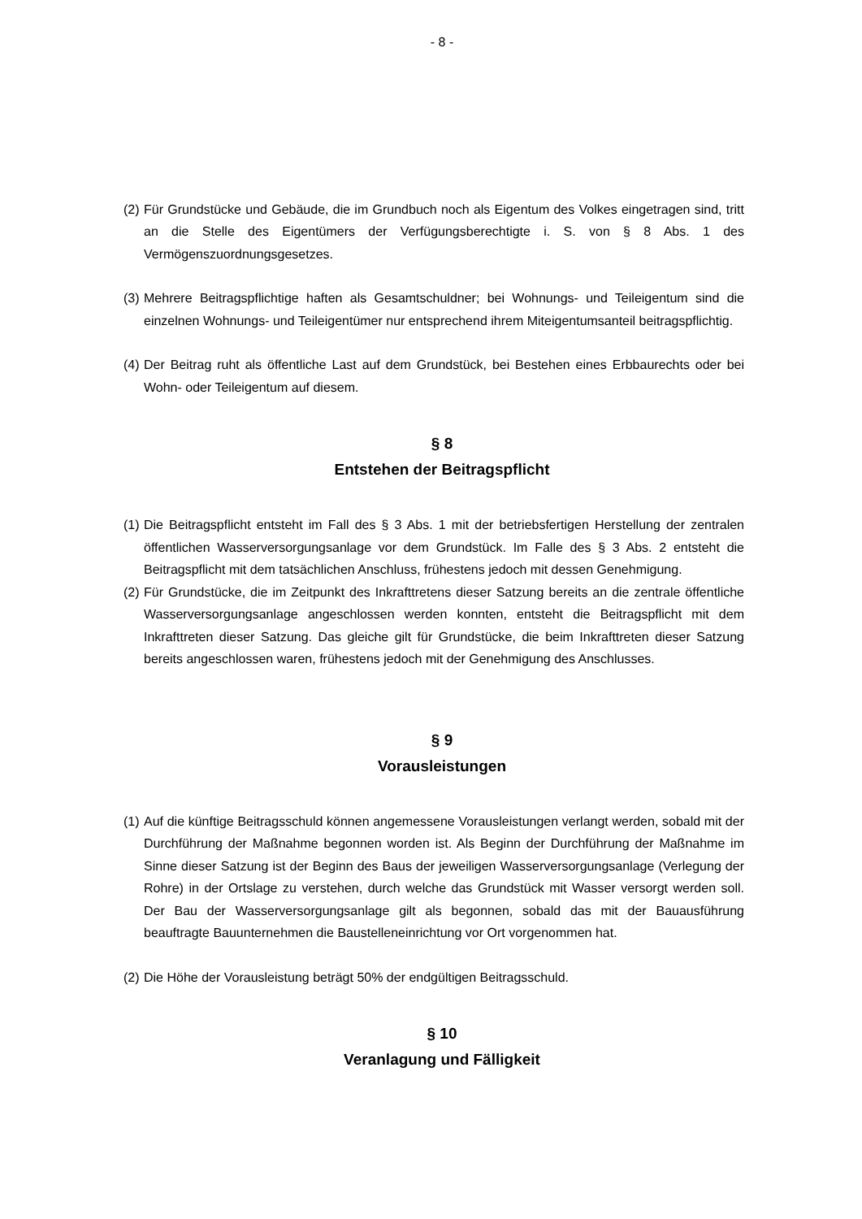- 8 -
(2) Für Grundstücke und Gebäude, die im Grundbuch noch als Eigentum des Volkes eingetragen sind, tritt an die Stelle des Eigentümers der Verfügungsberechtigte i. S. von § 8 Abs. 1 des Vermögenszuordnungsgesetzes.
(3) Mehrere Beitragspflichtige haften als Gesamtschuldner; bei Wohnungs- und Teileigentum sind die einzelnen Wohnungs- und Teileigentümer nur entsprechend ihrem Miteigentumsanteil beitragspflichtig.
(4) Der Beitrag ruht als öffentliche Last auf dem Grundstück, bei Bestehen eines Erbbaurechts oder bei Wohn- oder Teileigentum auf diesem.
§ 8
Entstehen der Beitragspflicht
(1) Die Beitragspflicht entsteht im Fall des § 3 Abs. 1 mit der betriebsfertigen Herstellung der zentralen öffentlichen Wasserversorgungsanlage vor dem Grundstück. Im Falle des § 3 Abs. 2 entsteht die Beitragspflicht mit dem tatsächlichen Anschluss, frühestens jedoch mit dessen Genehmigung.
(2) Für Grundstücke, die im Zeitpunkt des Inkrafttretens dieser Satzung bereits an die zentrale öffentliche Wasserversorgungsanlage angeschlossen werden konnten, entsteht die Beitragspflicht mit dem Inkrafttreten dieser Satzung. Das gleiche gilt für Grundstücke, die beim Inkrafttreten dieser Satzung bereits angeschlossen waren, frühestens jedoch mit der Genehmigung des Anschlusses.
§ 9
Vorausleistungen
(1) Auf die künftige Beitragsschuld können angemessene Vorausleistungen verlangt werden, sobald mit der Durchführung der Maßnahme begonnen worden ist. Als Beginn der Durchführung der Maßnahme im Sinne dieser Satzung ist der Beginn des Baus der jeweiligen Wasserversorgungsanlage (Verlegung der Rohre) in der Ortslage zu verstehen, durch welche das Grundstück mit Wasser versorgt werden soll. Der Bau der Wasserversorgungsanlage gilt als begonnen, sobald das mit der Bauausführung beauftragte Bauunternehmen die Baustelleneinrichtung vor Ort vorgenommen hat.
(2) Die Höhe der Vorausleistung beträgt 50% der endgültigen Beitragsschuld.
§ 10
Veranlagung und Fälligkeit